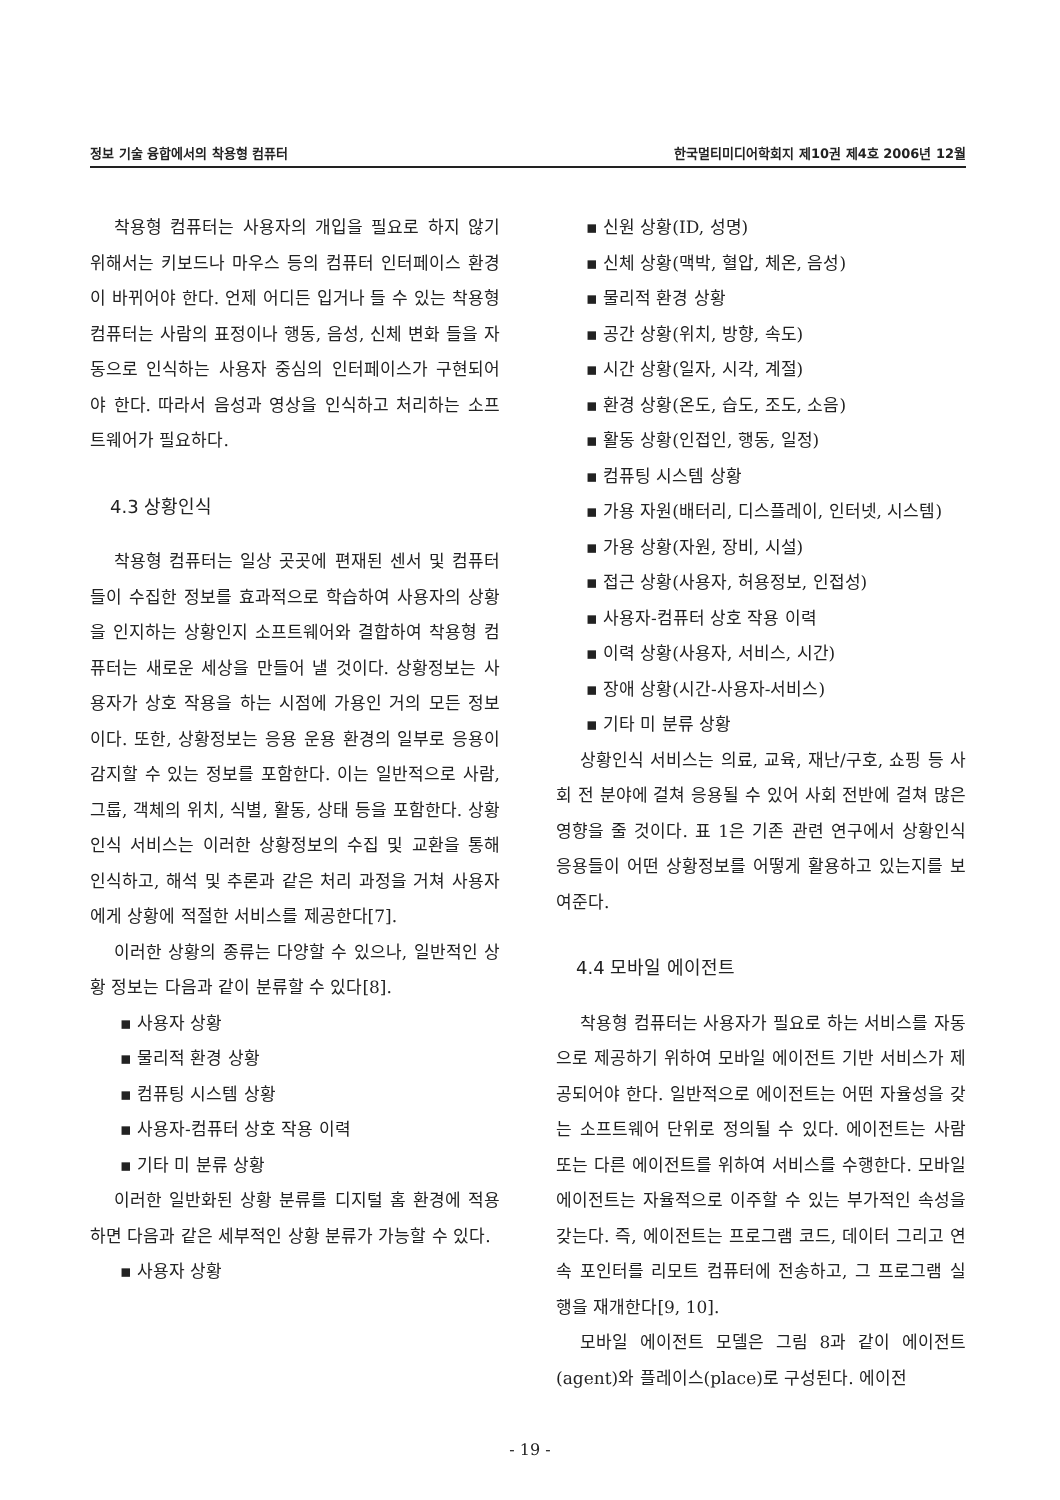정보 기술 융합에서의 착용형 컴퓨터 한국멀티미디어학회지 제10권 제4호 2006년 12월
착용형 컴퓨터는 사용자의 개입을 필요로 하지 않기 위해서는 키보드나 마우스 등의 컴퓨터 인터페이스 환경이 바뀌어야 한다. 언제 어디든 입거나 들 수 있는 착용형 컴퓨터는 사람의 표정이나 행동, 음성, 신체 변화 들을 자동으로 인식하는 사용자 중심의 인터페이스가 구현되어야 한다. 따라서 음성과 영상을 인식하고 처리하는 소프트웨어가 필요하다.
4.3 상황인식
착용형 컴퓨터는 일상 곳곳에 편재된 센서 및 컴퓨터들이 수집한 정보를 효과적으로 학습하여 사용자의 상황을 인지하는 상황인지 소프트웨어와 결합하여 착용형 컴퓨터는 새로운 세상을 만들어 낼 것이다. 상황정보는 사용자가 상호 작용을 하는 시점에 가용인 거의 모든 정보이다. 또한, 상황정보는 응용 운용 환경의 일부로 응용이 감지할 수 있는 정보를 포함한다. 이는 일반적으로 사람, 그룹, 객체의 위치, 식별, 활동, 상태 등을 포함한다. 상황인식 서비스는 이러한 상황정보의 수집 및 교환을 통해 인식하고, 해석 및 추론과 같은 처리 과정을 거쳐 사용자에게 상황에 적절한 서비스를 제공한다[7].
이러한 상황의 종류는 다양할 수 있으나, 일반적인 상황 정보는 다음과 같이 분류할 수 있다[8].
▪ 사용자 상황
▪ 물리적 환경 상황
▪ 컴퓨팅 시스템 상황
▪ 사용자-컴퓨터 상호 작용 이력
▪ 기타 미 분류 상황
이러한 일반화된 상황 분류를 디지털 홈 환경에 적용하면 다음과 같은 세부적인 상황 분류가 가능할 수 있다.
▪ 사용자 상황
▪ 신원 상황(ID, 성명)
▪ 신체 상황(맥박, 혈압, 체온, 음성)
▪ 물리적 환경 상황
▪ 공간 상황(위치, 방향, 속도)
▪ 시간 상황(일자, 시각, 계절)
▪ 환경 상황(온도, 습도, 조도, 소음)
▪ 활동 상황(인접인, 행동, 일정)
▪ 컴퓨팅 시스템 상황
▪ 가용 자원(배터리, 디스플레이, 인터넷, 시스템)
▪ 가용 상황(자원, 장비, 시설)
▪ 접근 상황(사용자, 허용정보, 인접성)
▪ 사용자-컴퓨터 상호 작용 이력
▪ 이력 상황(사용자, 서비스, 시간)
▪ 장애 상황(시간-사용자-서비스)
▪ 기타 미 분류 상황
상황인식 서비스는 의료, 교육, 재난/구호, 쇼핑 등 사회 전 분야에 걸쳐 응용될 수 있어 사회 전반에 걸쳐 많은 영향을 줄 것이다. 표 1은 기존 관련 연구에서 상황인식 응용들이 어떤 상황정보를 어떻게 활용하고 있는지를 보여준다.
4.4 모바일 에이전트
착용형 컴퓨터는 사용자가 필요로 하는 서비스를 자동으로 제공하기 위하여 모바일 에이전트 기반 서비스가 제공되어야 한다. 일반적으로 에이전트는 어떤 자율성을 갖는 소프트웨어 단위로 정의될 수 있다. 에이전트는 사람 또는 다른 에이전트를 위하여 서비스를 수행한다. 모바일 에이전트는 자율적으로 이주할 수 있는 부가적인 속성을 갖는다. 즉, 에이전트는 프로그램 코드, 데이터 그리고 연속 포인터를 리모트 컴퓨터에 전송하고, 그 프로그램 실행을 재개한다[9, 10].
모바일 에이전트 모델은 그림 8과 같이 에이전트(agent)와 플레이스(place)로 구성된다. 에이전
- 19 -